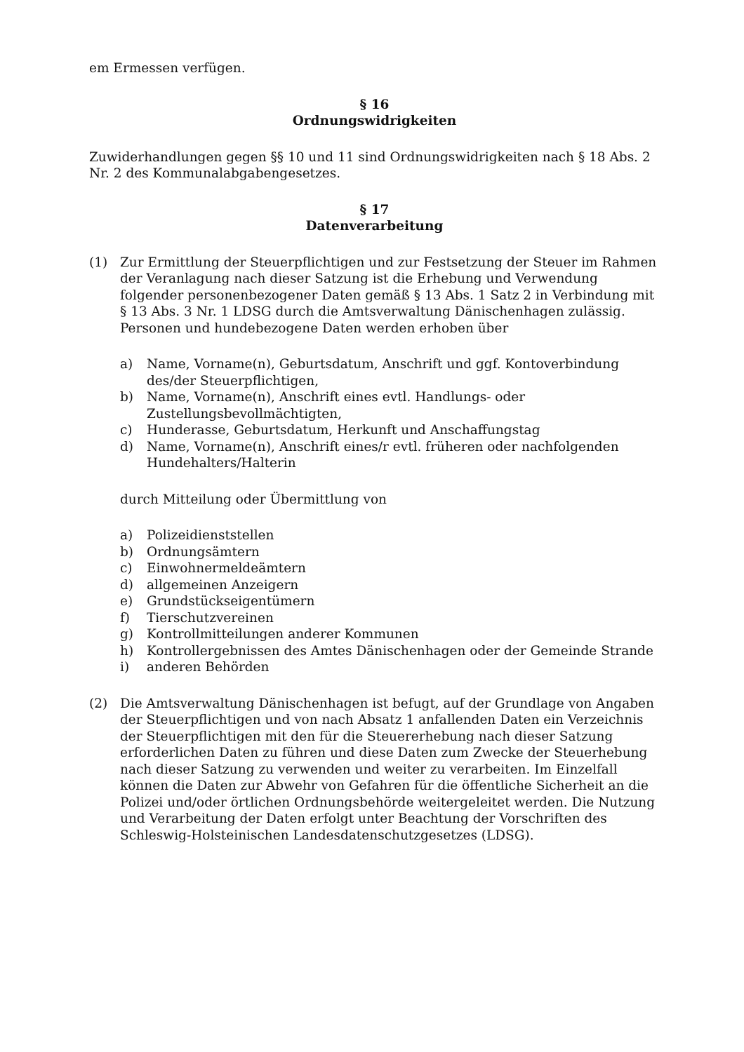em Ermessen verfügen.
§ 16
Ordnungswidrigkeiten
Zuwiderhandlungen gegen §§ 10 und 11 sind Ordnungswidrigkeiten nach § 18 Abs. 2 Nr. 2 des Kommunalabgabengesetzes.
§ 17
Datenverarbeitung
(1) Zur Ermittlung der Steuerpflichtigen und zur Festsetzung der Steuer im Rahmen der Veranlagung nach dieser Satzung ist die Erhebung und Verwendung folgender personenbezogener Daten gemäß § 13 Abs. 1 Satz 2 in Verbindung mit § 13 Abs. 3 Nr. 1 LDSG durch die Amtsverwaltung Dänischenhagen zulässig. Personen und hundebezogene Daten werden erhoben über
a) Name, Vorname(n), Geburtsdatum, Anschrift und ggf. Kontoverbindung des/der Steuerpflichtigen,
b) Name, Vorname(n), Anschrift eines evtl. Handlungs- oder Zustellungsbevollmächtigten,
c) Hunderasse, Geburtsdatum, Herkunft und Anschaffungstag
d) Name, Vorname(n), Anschrift eines/r evtl. früheren oder nachfolgenden Hundehalters/Halterin
durch Mitteilung oder Übermittlung von
a) Polizeidienststellen
b) Ordnungsämtern
c) Einwohnermeldeämtern
d) allgemeinen Anzeigern
e) Grundstückseigentümern
f) Tierschutzvereinen
g) Kontrollmitteilungen anderer Kommunen
h) Kontrollergebnissen des Amtes Dänischenhagen oder der Gemeinde Strande
i) anderen Behörden
(2) Die Amtsverwaltung Dänischenhagen ist befugt, auf der Grundlage von Angaben der Steuerpflichtigen und von nach Absatz 1 anfallenden Daten ein Verzeichnis der Steuerpflichtigen mit den für die Steuererhebung nach dieser Satzung erforderlichen Daten zu führen und diese Daten zum Zwecke der Steuerhebung nach dieser Satzung zu verwenden und weiter zu verarbeiten. Im Einzelfall können die Daten zur Abwehr von Gefahren für die öffentliche Sicherheit an die Polizei und/oder örtlichen Ordnungsbehörde weitergeleitet werden. Die Nutzung und Verarbeitung der Daten erfolgt unter Beachtung der Vorschriften des Schleswig-Holsteinischen Landesdatenschutzgesetzes (LDSG).